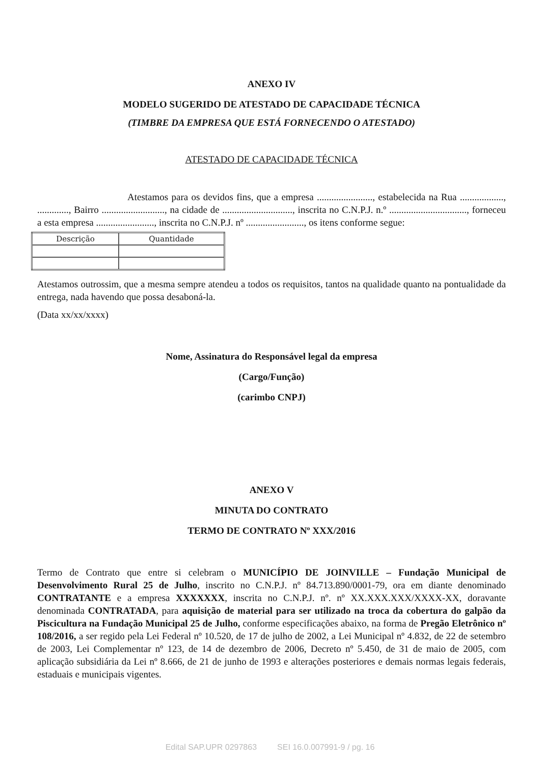ANEXO IV
MODELO SUGERIDO DE ATESTADO DE CAPACIDADE TÉCNICA
(TIMBRE DA EMPRESA QUE ESTÁ FORNECENDO O ATESTADO)
ATESTADO DE CAPACIDADE TÉCNICA
Atestamos para os devidos fins, que a empresa ......................., estabelecida na Rua .................., ............., Bairro .........................., na cidade de ............................., inscrita no C.N.P.J. n.º ................................, forneceu a esta empresa ........................, inscrita no C.N.P.J. nº ........................, os itens conforme segue:
| Descrição | Quantidade |
Atestamos outrossim, que a mesma sempre atendeu a todos os requisitos, tantos na qualidade quanto na pontualidade da entrega, nada havendo que possa desaboná-la.
(Data xx/xx/xxxx)
Nome, Assinatura do Responsável legal da empresa
(Cargo/Função)
(carimbo CNPJ)
ANEXO V
MINUTA DO CONTRATO
TERMO DE CONTRATO Nº XXX/2016
Termo de Contrato que entre si celebram o MUNICÍPIO DE JOINVILLE – Fundação Municipal de Desenvolvimento Rural 25 de Julho, inscrito no C.N.P.J. nº 84.713.890/0001-79, ora em diante denominado CONTRATANTE e a empresa XXXXXXX, inscrita no C.N.P.J. nº. nº XX.XXX.XXX/XXXX-XX, doravante denominada CONTRATADA, para aquisição de material para ser utilizado na troca da cobertura do galpão da Piscicultura na Fundação Municipal 25 de Julho, conforme especificações abaixo, na forma de Pregão Eletrônico nº 108/2016, a ser regido pela Lei Federal nº 10.520, de 17 de julho de 2002, a Lei Municipal nº 4.832, de 22 de setembro de 2003, Lei Complementar nº 123, de 14 de dezembro de 2006, Decreto nº 5.450, de 31 de maio de 2005, com aplicação subsidiária da Lei nº 8.666, de 21 de junho de 1993 e alterações posteriores e demais normas legais federais, estaduais e municipais vigentes.
Edital SAP.UPR 0297863 SEI 16.0.007991-9 / pg. 16